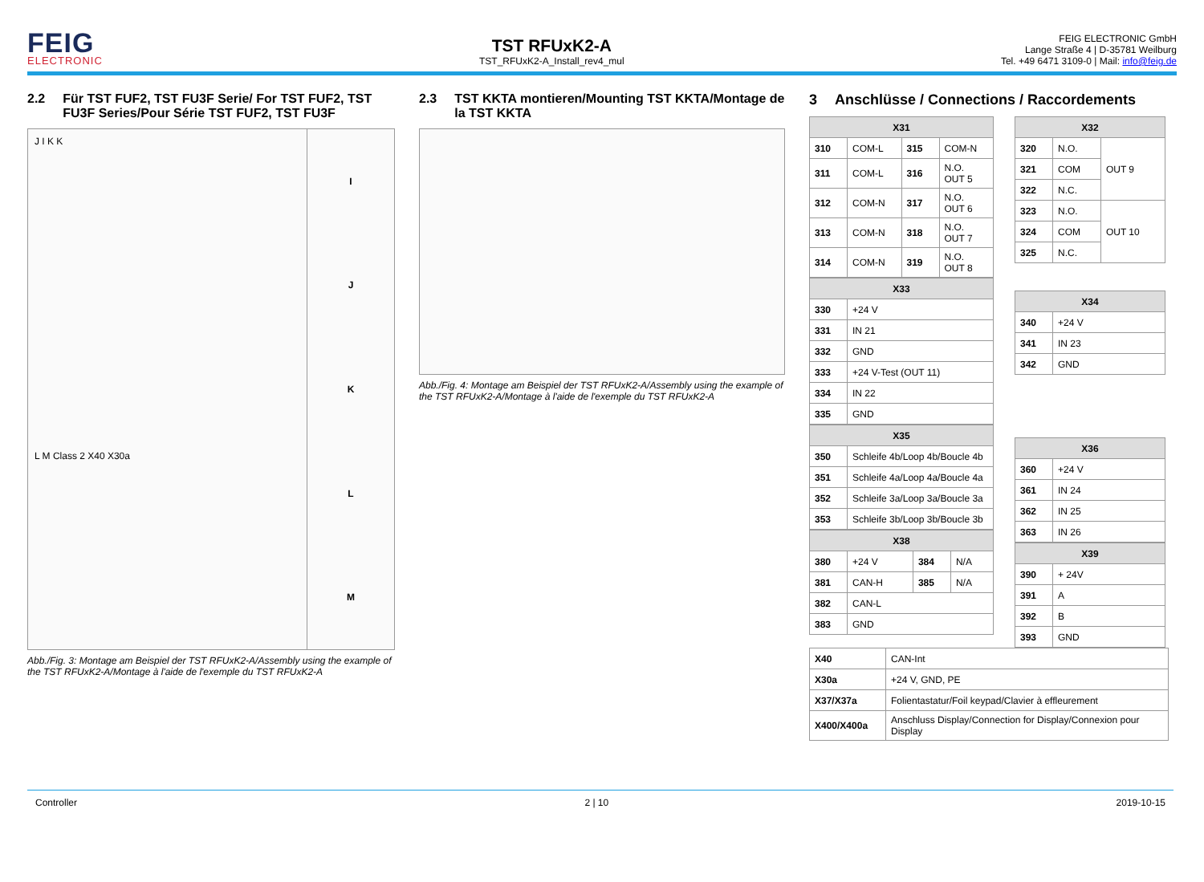FEIG
ELECTRONIC
TST RFUxK2-A
TST_RFUxK2-A_Install_rev4_mul
FEIG ELECTRONIC GmbH
Lange Straße 4 | D-35781 Weilburg
Tel. +49 6471 3109-0 | Mail: info@feig.de
2.2 Für TST FUF2, TST FU3F Serie/ For TST FUF2, TST FU3F Series/Pour Série TST FUF2, TST FU3F
J I K K
L M Class 2 X40 X30a
I
J
K
L
M
Abb./Fig. 3: Montage am Beispiel der TST RFUxK2-A/Assembly using the example of the TST RFUxK2-A/Montage à l'aide de l'exemple du TST RFUxK2-A
2.3 TST KKTA montieren/Mounting TST KKTA/Montage de la TST KKTA
Abb./Fig. 4: Montage am Beispiel der TST RFUxK2-A/Assembly using the example of the TST RFUxK2-A/Montage à l'aide de l'exemple du TST RFUxK2-A
3 Anschlüsse / Connections / Raccordements
| X31 | | | |
| --- | --- | --- | --- |
| 310 | COM-L | 315 | COM-N |
| 311 | COM-L | 316 | N.O. OUT 5 |
| 312 | COM-N | 317 | N.O. OUT 6 |
| 313 | COM-N | 318 | N.O. OUT 7 |
| 314 | COM-N | 319 | N.O. OUT 8 |
| X33 | |
| --- | --- |
| 330 | +24 V |
| 331 | IN 21 |
| 332 | GND |
| 333 | +24 V-Test (OUT 11) |
| 334 | IN 22 |
| 335 | GND |
| X35 | |
| --- | --- |
| 350 | Schleife 4b/Loop 4b/Boucle 4b |
| 351 | Schleife 4a/Loop 4a/Boucle 4a |
| 352 | Schleife 3a/Loop 3a/Boucle 3a |
| 353 | Schleife 3b/Loop 3b/Boucle 3b |
| X38 | | | |
| --- | --- | --- | --- |
| 380 | +24 V | 384 | N/A |
| 381 | CAN-H | 385 | N/A |
| 382 | CAN-L | | |
| 383 | GND | | |
| X32 | | |
| --- | --- | --- |
| 320 | N.O. | OUT 9 |
| 321 | COM | |
| 322 | N.C. | |
| 323 | N.O. | OUT 10 |
| 324 | COM | |
| 325 | N.C. | |
| X34 | |
| --- | --- |
| 340 | +24 V |
| 341 | IN 23 |
| 342 | GND |
| X36 | |
| --- | --- |
| 360 | +24 V |
| 361 | IN 24 |
| 362 | IN 25 |
| 363 | IN 26 |
| X39 | |
| --- | --- |
| 390 | + 24V |
| 391 | A |
| 392 | B |
| 393 | GND |
| X40 | CAN-Int |
| X30a | +24 V, GND, PE |
| X37/X37a | Folientastatur/Foil keypad/Clavier à effleurement |
| X400/X400a | Anschluss Display/Connection for Display/Connexion pour Display |
Controller 2 | 10 2019-10-15